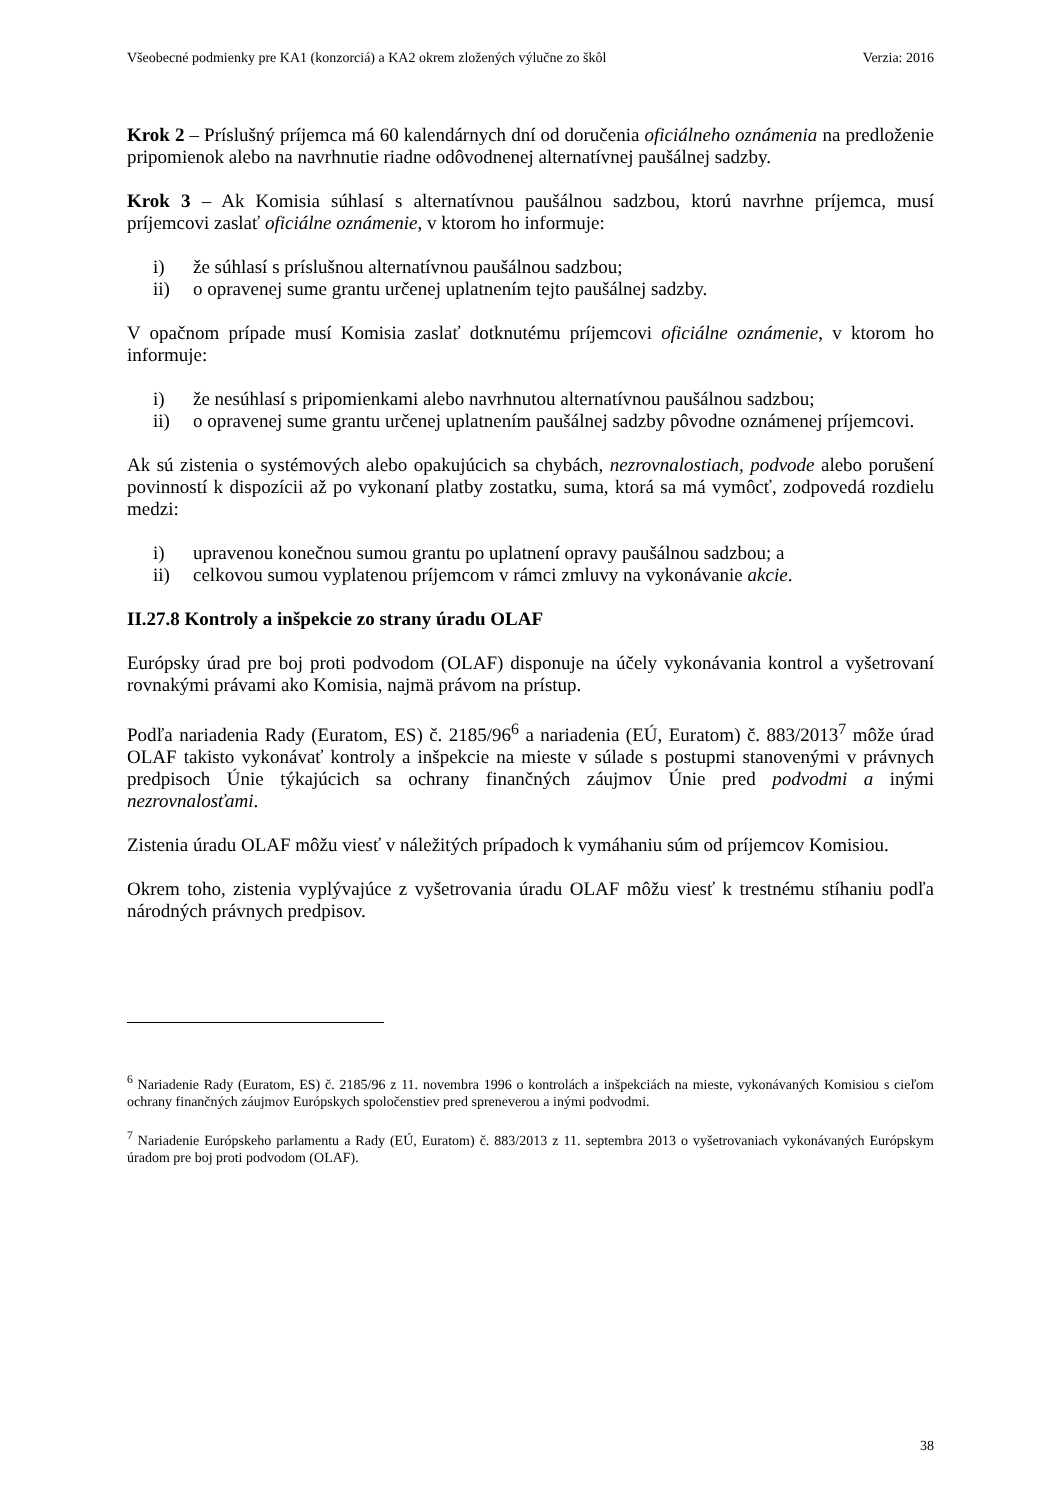Všeobecné podmienky pre KA1 (konzorciá) a KA2 okrem zložených výlučne zo škôl Verzia: 2016
Krok 2 – Príslušný príjemca má 60 kalendárnych dní od doručenia oficiálneho oznámenia na predloženie pripomienok alebo na navrhnutie riadne odôvodnenej alternatívnej paušálnej sadzby.
Krok 3 – Ak Komisia súhlasí s alternatívnou paušálnou sadzbou, ktorú navrhne príjemca, musí príjemcovi zaslať oficiálne oznámenie, v ktorom ho informuje:
i) že súhlasí s príslušnou alternatívnou paušálnou sadzbou;
ii) o opravenej sume grantu určenej uplatnením tejto paušálnej sadzby.
V opačnom prípade musí Komisia zaslať dotknutému príjemcovi oficiálne oznámenie, v ktorom ho informuje:
i) že nesúhlasí s pripomienkami alebo navrhnutou alternatívnou paušálnou sadzbou;
ii) o opravenej sume grantu určenej uplatnením paušálnej sadzby pôvodne oznámenej príjemcovi.
Ak sú zistenia o systémových alebo opakujúcich sa chybách, nezrovnalostiach, podvode alebo porušení povinností k dispozícii až po vykonaní platby zostatku, suma, ktorá sa má vymôcť, zodpovedá rozdielu medzi:
i) upravenou konečnou sumou grantu po uplatnení opravy paušálnou sadzbou; a
ii) celkovou sumou vyplatenou príjemcom v rámci zmluvy na vykonávanie akcie.
II.27.8 Kontroly a inšpekcie zo strany úradu OLAF
Európsky úrad pre boj proti podvodom (OLAF) disponuje na účely vykonávania kontrol a vyšetrovaní rovnakými právami ako Komisia, najmä právom na prístup.
Podľa nariadenia Rady (Euratom, ES) č. 2185/96<sup>6</sup> a nariadenia (EÚ, Euratom) č. 883/2013<sup>7</sup> môže úrad OLAF takisto vykonávať kontroly a inšpekcie na mieste v súlade s postupmi stanovenými v právnych predpisoch Únie týkajúcich sa ochrany finančných záujmov Únie pred podvodmi a inými nezrovnalosťami.
Zistenia úradu OLAF môžu viesť v náležitých prípadoch k vymáhaniu súm od príjemcov Komisiou.
Okrem toho, zistenia vyplývajúce z vyšetrovania úradu OLAF môžu viesť k trestnému stíhaniu podľa národných právnych predpisov.
<sup>6</sup> Nariadenie Rady (Euratom, ES) č. 2185/96 z 11. novembra 1996 o kontrolách a inšpekciách na mieste, vykonávaných Komisiou s cieľom ochrany finančných záujmov Európskych spoločenstiev pred spreneverou a inými podvodmi.
<sup>7</sup> Nariadenie Európskeho parlamentu a Rady (EÚ, Euratom) č. 883/2013 z 11. septembra 2013 o vyšetrovaniach vykonávaných Európskym úradom pre boj proti podvodom (OLAF).
38